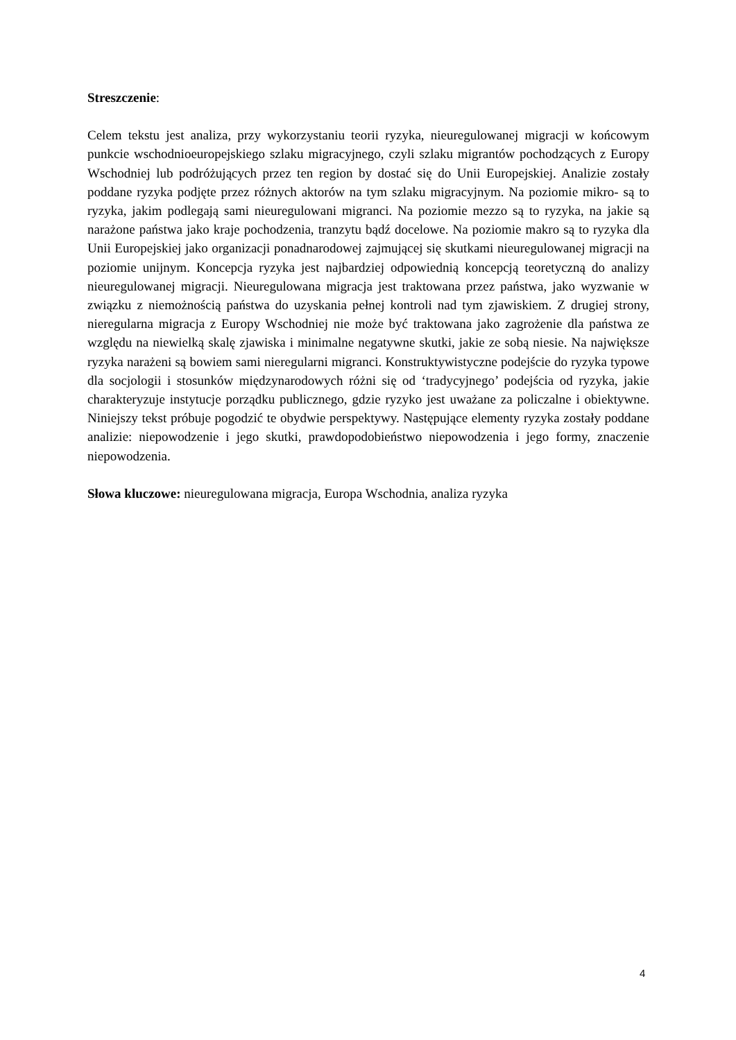Streszczenie:
Celem tekstu jest analiza, przy wykorzystaniu teorii ryzyka, nieuregulowanej migracji w końcowym punkcie wschodnioeuropejskiego szlaku migracyjnego, czyli szlaku migrantów pochodzących z Europy Wschodniej lub podróżujących przez ten region by dostać się do Unii Europejskiej. Analizie zostały poddane ryzyka podjęte przez różnych aktorów na tym szlaku migracyjnym. Na poziomie mikro- są to ryzyka, jakim podlegają sami nieuregulowani migranci. Na poziomie mezzo są to ryzyka, na jakie są narażone państwa jako kraje pochodzenia, tranzytu bądź docelowe. Na poziomie makro są to ryzyka dla Unii Europejskiej jako organizacji ponadnarodowej zajmującej się skutkami nieuregulowanej migracji na poziomie unijnym. Koncepcja ryzyka jest najbardziej odpowiednią koncepcją teoretyczną do analizy nieuregulowanej migracji. Nieuregulowana migracja jest traktowana przez państwa, jako wyzwanie w związku z niemożnością państwa do uzyskania pełnej kontroli nad tym zjawiskiem. Z drugiej strony, nieregularna migracja z Europy Wschodniej nie może być traktowana jako zagrożenie dla państwa ze względu na niewielką skalę zjawiska i minimalne negatywne skutki, jakie ze sobą niesie. Na największe ryzyka narażeni są bowiem sami nieregularni migranci. Konstruktywistyczne podejście do ryzyka typowe dla socjologii i stosunków międzynarodowych różni się od ‘tradycyjnego’ podejścia od ryzyka, jakie charakteryzuje instytucje porządku publicznego, gdzie ryzyko jest uważane za policzalne i obiektywne. Niniejszy tekst próbuje pogodzić te obydwie perspektywy. Następujące elementy ryzyka zostały poddane analizie: niepowodzenie i jego skutki, prawdopodobieństwo niepowodzenia i jego formy, znaczenie niepowodzenia.
Słowa kluczowe: nieuregulowana migracja, Europa Wschodnia, analiza ryzyka
4